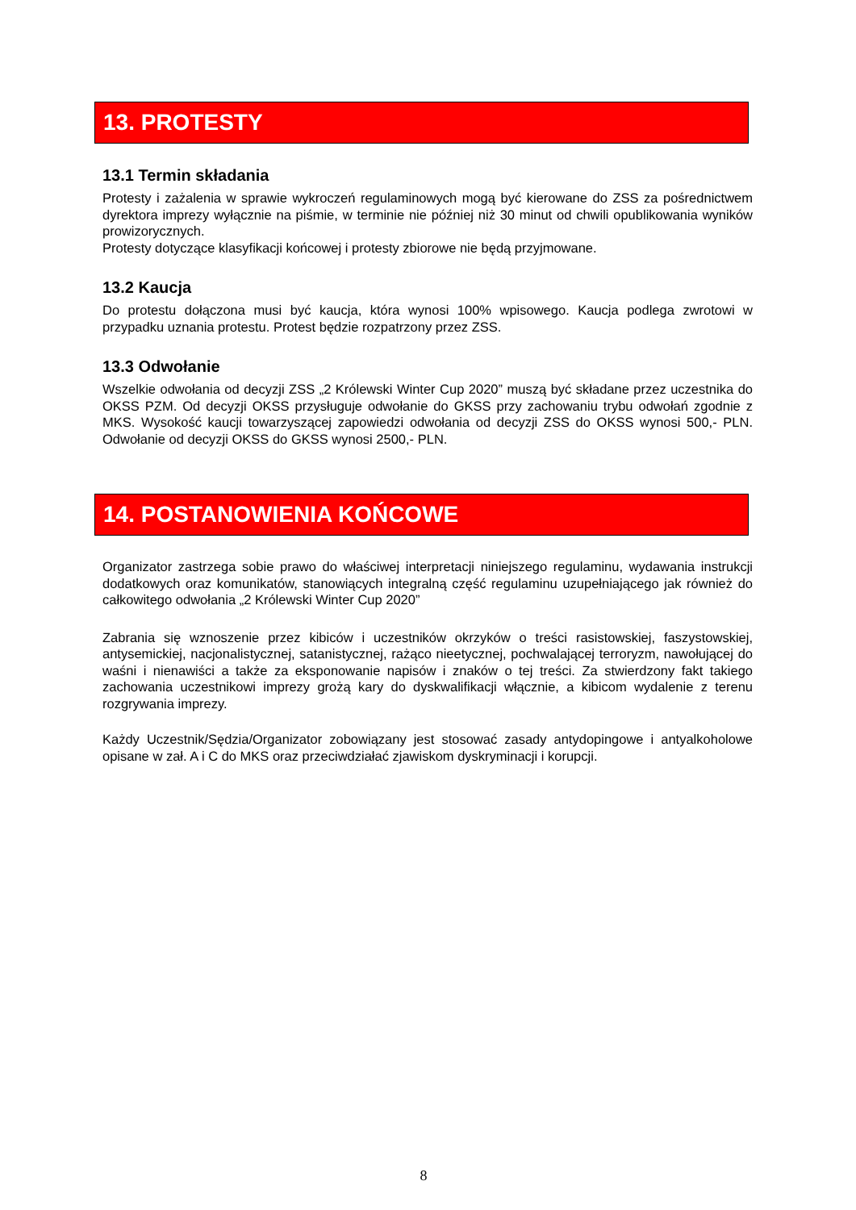13. PROTESTY
13.1 Termin składania
Protesty i zażalenia w sprawie wykroczeń regulaminowych mogą być kierowane do ZSS za pośrednictwem dyrektora imprezy wyłącznie na piśmie, w terminie nie później niż 30 minut od chwili opublikowania wyników prowizorycznych.
Protesty dotyczące klasyfikacji końcowej i protesty zbiorowe nie będą przyjmowane.
13.2 Kaucja
Do protestu dołączona musi być kaucja, która wynosi 100% wpisowego. Kaucja podlega zwrotowi w przypadku uznania protestu. Protest będzie rozpatrzony przez ZSS.
13.3 Odwołanie
Wszelkie odwołania od decyzji ZSS „2 Królewski Winter Cup 2020” muszą być składane przez uczestnika do OKSS PZM. Od decyzji OKSS przysługuje odwołanie do GKSS przy zachowaniu trybu odwołań zgodnie z MKS. Wysokość kaucji towarzyszącej zapowiedzi odwołania od decyzji ZSS do OKSS wynosi 500,- PLN. Odwołanie od decyzji OKSS do GKSS wynosi 2500,- PLN.
14. POSTANOWIENIA KOŃCOWE
Organizator zastrzega sobie prawo do właściwej interpretacji niniejszego regulaminu, wydawania instrukcji dodatkowych oraz komunikatów, stanowiących integralną część regulaminu uzupełniającego jak również do całkowitego odwołania „2 Królewski Winter Cup 2020”
Zabrania się wznoszenie przez kibiców i uczestników okrzyków o treści rasistowskiej, faszystowskiej, antysemickiej, nacjonalistycznej, satanistycznej, rażąco nieetycznej, pochwalającej terroryzm, nawołującej do waśni i nienawiści a także za eksponowanie napisów i znaków o tej treści. Za stwierdzony fakt takiego zachowania uczestnikowi imprezy grożą kary do dyskwalifikacji włącznie, a kibicom wydalenie z terenu rozgrywania imprezy.
Każdy Uczestnik/Sędzia/Organizator zobowiązany jest stosować zasady antydopingowe i antyalkoholowe opisane w zał. A i C do MKS oraz przeciwdziałać zjawiskom dyskryminacji i korupcji.
8